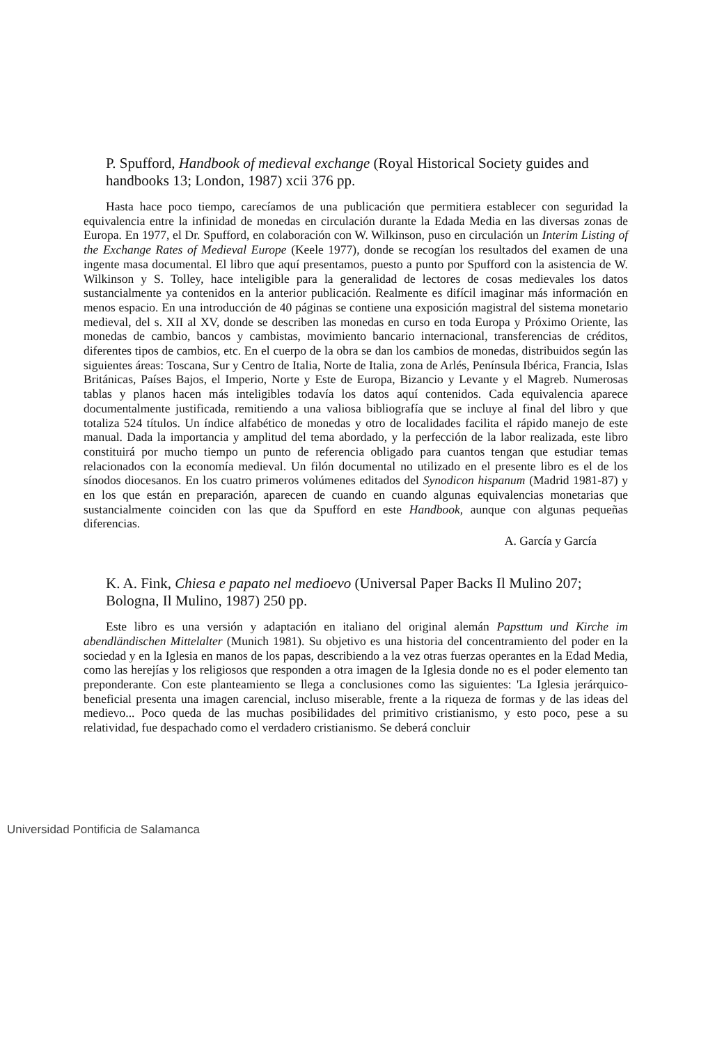P. Spufford, Handbook of medieval exchange (Royal Historical Society guides and handbooks 13; London, 1987) xcii 376 pp.
Hasta hace poco tiempo, carecíamos de una publicación que permitiera establecer con seguridad la equivalencia entre la infinidad de monedas en circulación durante la Edada Media en las diversas zonas de Europa. En 1977, el Dr. Spufford, en colaboración con W. Wilkinson, puso en circulación un Interim Listing of the Exchange Rates of Medieval Europe (Keele 1977), donde se recogían los resultados del examen de una ingente masa documental. El libro que aquí presentamos, puesto a punto por Spufford con la asistencia de W. Wilkinson y S. Tolley, hace inteligible para la generalidad de lectores de cosas medievales los datos sustancialmente ya contenidos en la anterior publicación. Realmente es difícil imaginar más información en menos espacio. En una introducción de 40 páginas se contiene una exposición magistral del sistema monetario medieval, del s. XII al XV, donde se describen las monedas en curso en toda Europa y Próximo Oriente, las monedas de cambio, bancos y cambistas, movimiento bancario internacional, transferencias de créditos, diferentes tipos de cambios, etc. En el cuerpo de la obra se dan los cambios de monedas, distribuidos según las siguientes áreas: Toscana, Sur y Centro de Italia, Norte de Italia, zona de Arlés, Península Ibérica, Francia, Islas Británicas, Países Bajos, el Imperio, Norte y Este de Europa, Bizancio y Levante y el Magreb. Numerosas tablas y planos hacen más inteligibles todavía los datos aquí contenidos. Cada equivalencia aparece documentalmente justificada, remitiendo a una valiosa bibliografía que se incluye al final del libro y que totaliza 524 títulos. Un índice alfabético de monedas y otro de localidades facilita el rápido manejo de este manual. Dada la importancia y amplitud del tema abordado, y la perfección de la labor realizada, este libro constituirá por mucho tiempo un punto de referencia obligado para cuantos tengan que estudiar temas relacionados con la economía medieval. Un filón documental no utilizado en el presente libro es el de los sínodos diocesanos. En los cuatro primeros volúmenes editados del Synodicon hispanum (Madrid 1981-87) y en los que están en preparación, aparecen de cuando en cuando algunas equivalencias monetarias que sustancialmente coinciden con las que da Spufford en este Handbook, aunque con algunas pequeñas diferencias.
A. García y García
K. A. Fink, Chiesa e papato nel medioevo (Universal Paper Backs Il Mulino 207; Bologna, Il Mulino, 1987) 250 pp.
Este libro es una versión y adaptación en italiano del original alemán Papsttum und Kirche im abendländischen Mittelalter (Munich 1981). Su objetivo es una historia del concentramiento del poder en la sociedad y en la Iglesia en manos de los papas, describiendo a la vez otras fuerzas operantes en la Edad Media, como las herejías y los religiosos que responden a otra imagen de la Iglesia donde no es el poder elemento tan preponderante. Con este planteamiento se llega a conclusiones como las siguientes: 'La Iglesia jerárquico-beneficial presenta una imagen carencial, incluso miserable, frente a la riqueza de formas y de las ideas del medievo... Poco queda de las muchas posibilidades del primitivo cristianismo, y esto poco, pese a su relatividad, fue despachado como el verdadero cristianismo. Se deberá concluir
Universidad Pontificia de Salamanca